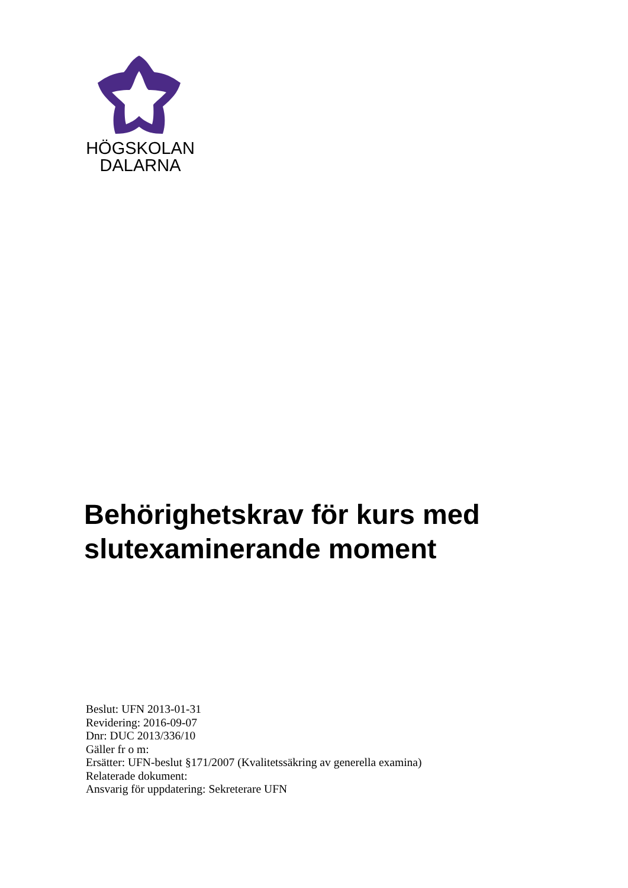HÖGSKOLAN
DALARNA
Behörighetskrav för kurs med
slutexaminerande moment
Beslut: UFN 2013-01-31
Revidering: 2016-09-07
Dnr: DUC 2013/336/10
Gäller fr o m:
Ersätter: UFN-beslut §171/2007 (Kvalitetssäkring av generella examina)
Relaterade dokument:
Ansvarig för uppdatering: Sekreterare UFN